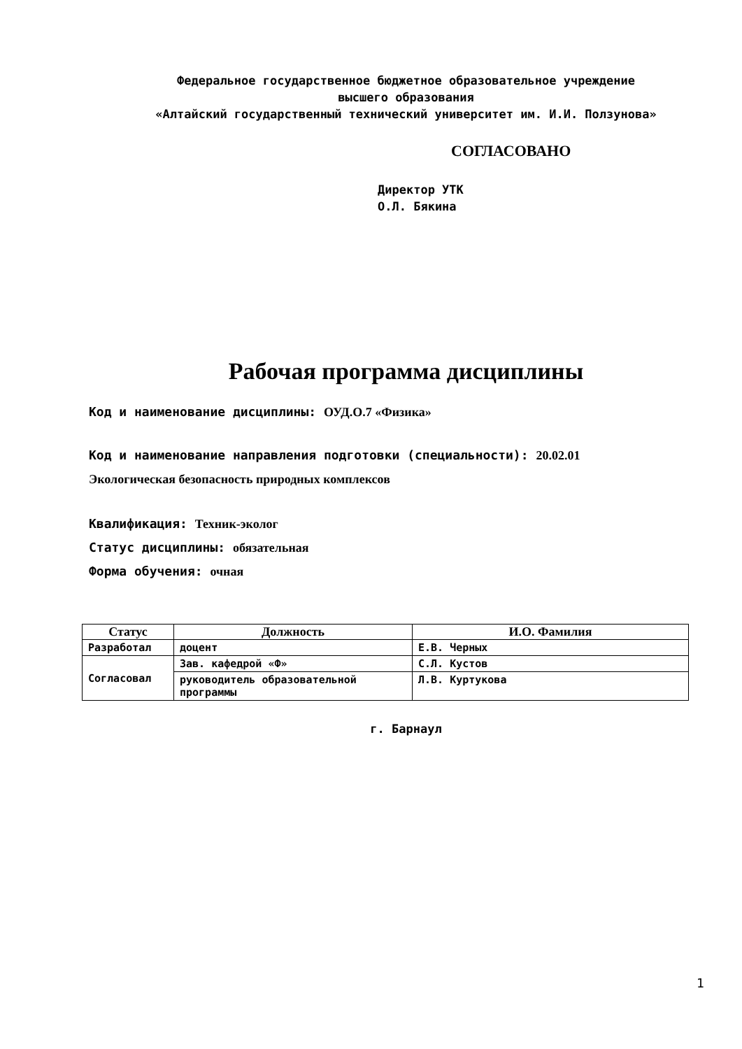Федеральное государственное бюджетное образовательное учреждение
высшего образования
«Алтайский государственный технический университет им. И.И. Ползунова»
СОГЛАСОВАНО
Директор УТК
О.Л. Бякина
Рабочая программа дисциплины
Код и наименование дисциплины: ОУД.О.7 «Физика»
Код и наименование направления подготовки (специальности): 20.02.01
Экологическая безопасность природных комплексов
Квалификация: Техник-эколог
Статус дисциплины: обязательная
Форма обучения: очная
| Статус | Должность | И.О. Фамилия |
| --- | --- | --- |
| Разработал | доцент | Е.В. Черных |
| Согласовал | Зав. кафедрой «Ф» | С.Л. Кустов |
| | руководитель образовательной программы | Л.В. Куртукова |
г. Барнаул
1